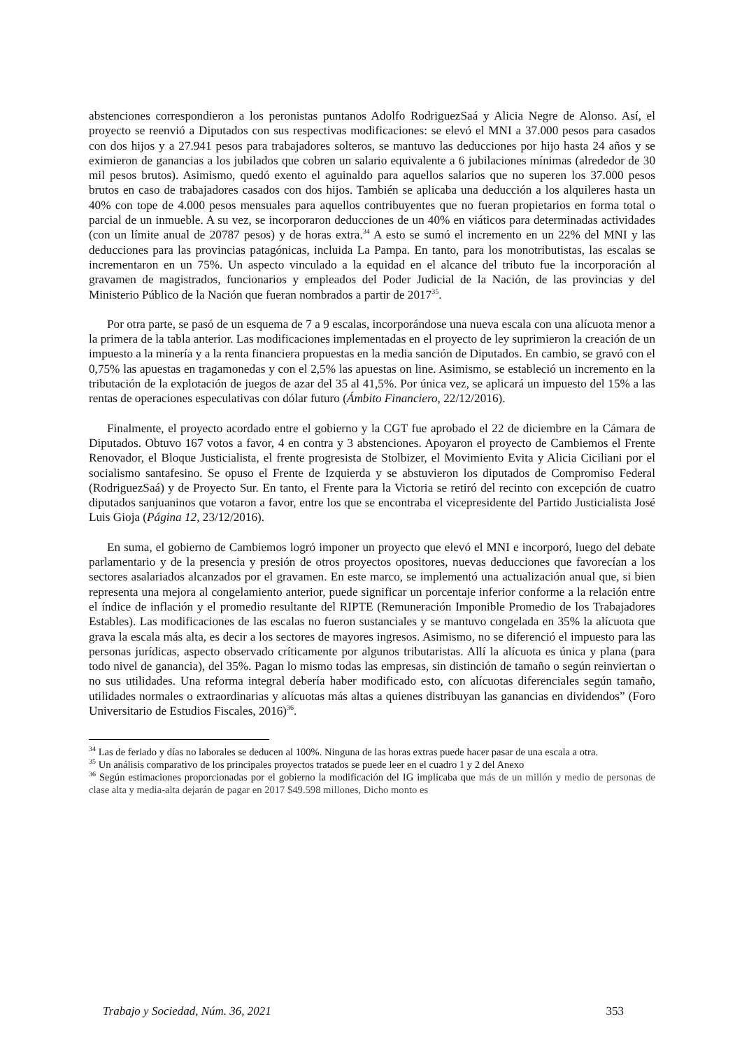abstenciones correspondieron a los peronistas puntanos Adolfo RodriguezSaá y Alicia Negre de Alonso. Así, el proyecto se reenvió a Diputados con sus respectivas modificaciones: se elevó el MNI a 37.000 pesos para casados con dos hijos y a 27.941 pesos para trabajadores solteros, se mantuvo las deducciones por hijo hasta 24 años y se eximieron de ganancias a los jubilados que cobren un salario equivalente a 6 jubilaciones mínimas (alrededor de 30 mil pesos brutos). Asimismo, quedó exento el aguinaldo para aquellos salarios que no superen los 37.000 pesos brutos en caso de trabajadores casados con dos hijos. También se aplicaba una deducción a los alquileres hasta un 40% con tope de 4.000 pesos mensuales para aquellos contribuyentes que no fueran propietarios en forma total o parcial de un inmueble. A su vez, se incorporaron deducciones de un 40% en viáticos para determinadas actividades (con un límite anual de 20787 pesos) y de horas extra.<sup>34</sup> A esto se sumó el incremento en un 22% del MNI y las deducciones para las provincias patagónicas, incluida La Pampa. En tanto, para los monotributistas, las escalas se incrementaron en un 75%. Un aspecto vinculado a la equidad en el alcance del tributo fue la incorporación al gravamen de magistrados, funcionarios y empleados del Poder Judicial de la Nación, de las provincias y del Ministerio Público de la Nación que fueran nombrados a partir de 2017<sup>35</sup>.
Por otra parte, se pasó de un esquema de 7 a 9 escalas, incorporándose una nueva escala con una alícuota menor a la primera de la tabla anterior. Las modificaciones implementadas en el proyecto de ley suprimieron la creación de un impuesto a la minería y a la renta financiera propuestas en la media sanción de Diputados. En cambio, se gravó con el 0,75% las apuestas en tragamonedas y con el 2,5% las apuestas on line. Asimismo, se estableció un incremento en la tributación de la explotación de juegos de azar del 35 al 41,5%. Por única vez, se aplicará un impuesto del 15% a las rentas de operaciones especulativas con dólar futuro (Ámbito Financiero, 22/12/2016).
Finalmente, el proyecto acordado entre el gobierno y la CGT fue aprobado el 22 de diciembre en la Cámara de Diputados. Obtuvo 167 votos a favor, 4 en contra y 3 abstenciones. Apoyaron el proyecto de Cambiemos el Frente Renovador, el Bloque Justicialista, el frente progresista de Stolbizer, el Movimiento Evita y Alicia Ciciliani por el socialismo santafesino. Se opuso el Frente de Izquierda y se abstuvieron los diputados de Compromiso Federal (RodriguezSaá) y de Proyecto Sur. En tanto, el Frente para la Victoria se retiró del recinto con excepción de cuatro diputados sanjuaninos que votaron a favor, entre los que se encontraba el vicepresidente del Partido Justicialista José Luis Gioja (Página 12, 23/12/2016).
En suma, el gobierno de Cambiemos logró imponer un proyecto que elevó el MNI e incorporó, luego del debate parlamentario y de la presencia y presión de otros proyectos opositores, nuevas deducciones que favorecían a los sectores asalariados alcanzados por el gravamen. En este marco, se implementó una actualización anual que, si bien representa una mejora al congelamiento anterior, puede significar un porcentaje inferior conforme a la relación entre el índice de inflación y el promedio resultante del RIPTE (Remuneración Imponible Promedio de los Trabajadores Estables). Las modificaciones de las escalas no fueron sustanciales y se mantuvo congelada en 35% la alícuota que grava la escala más alta, es decir a los sectores de mayores ingresos. Asimismo, no se diferenció el impuesto para las personas jurídicas, aspecto observado críticamente por algunos tributaristas. Allí la alícuota es única y plana (para todo nivel de ganancia), del 35%. Pagan lo mismo todas las empresas, sin distinción de tamaño o según reinviertan o no sus utilidades. Una reforma integral debería haber modificado esto, con alícuotas diferenciales según tamaño, utilidades normales o extraordinarias y alícuotas más altas a quienes distribuyan las ganancias en dividendos” (Foro Universitario de Estudios Fiscales, 2016)<sup>36</sup>.
<sup>34</sup> Las de feriado y días no laborales se deducen al 100%. Ninguna de las horas extras puede hacer pasar de una escala a otra.
<sup>35</sup> Un análisis comparativo de los principales proyectos tratados se puede leer en el cuadro 1 y 2 del Anexo
<sup>36</sup> Según estimaciones proporcionadas por el gobierno la modificación del IG implicaba que más de un millón y medio de personas de clase alta y media-alta dejarán de pagar en 2017 $49.598 millones, Dicho monto es
Trabajo y Sociedad, Núm. 36, 2021 353